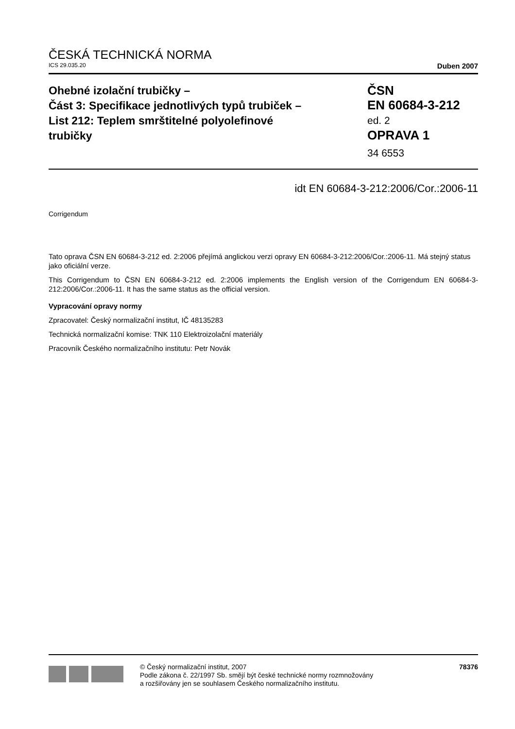ČESKÁ TECHNICKÁ NORMA
ICS 29.035.20 Duben 2007
Ohebné izolační trubičky –
Část 3: Specifikace jednotlivých typů trubiček –
List 212: Teplem smrštitelné polyolefinové
trubičky
ČSN
EN 60684-3-212
ed. 2
OPRAVA 1
34 6553
idt EN 60684-3-212:2006/Cor.:2006-11
Corrigendum
Tato oprava ČSN EN 60684-3-212 ed. 2:2006 přejímá anglickou verzi opravy EN 60684-3-212:2006/Cor.:2006-11. Má stejný status jako oficiální verze.
This Corrigendum to ČSN EN 60684-3-212 ed. 2:2006 implements the English version of the Corrigendum EN 60684-3-212:2006/Cor.:2006-11. It has the same status as the official version.
Vypracování opravy normy
Zpracovatel: Český normalizační institut, IČ 48135283
Technická normalizační komise: TNK 110 Elektroizolační materiály
Pracovník Českého normalizačního institutu: Petr Novák
© Český normalizační institut, 2007
Podle zákona č. 22/1997 Sb. smějí být české technické normy rozmnožovány
a rozšiřovány jen se souhlasem Českého normalizačního institutu.
78376